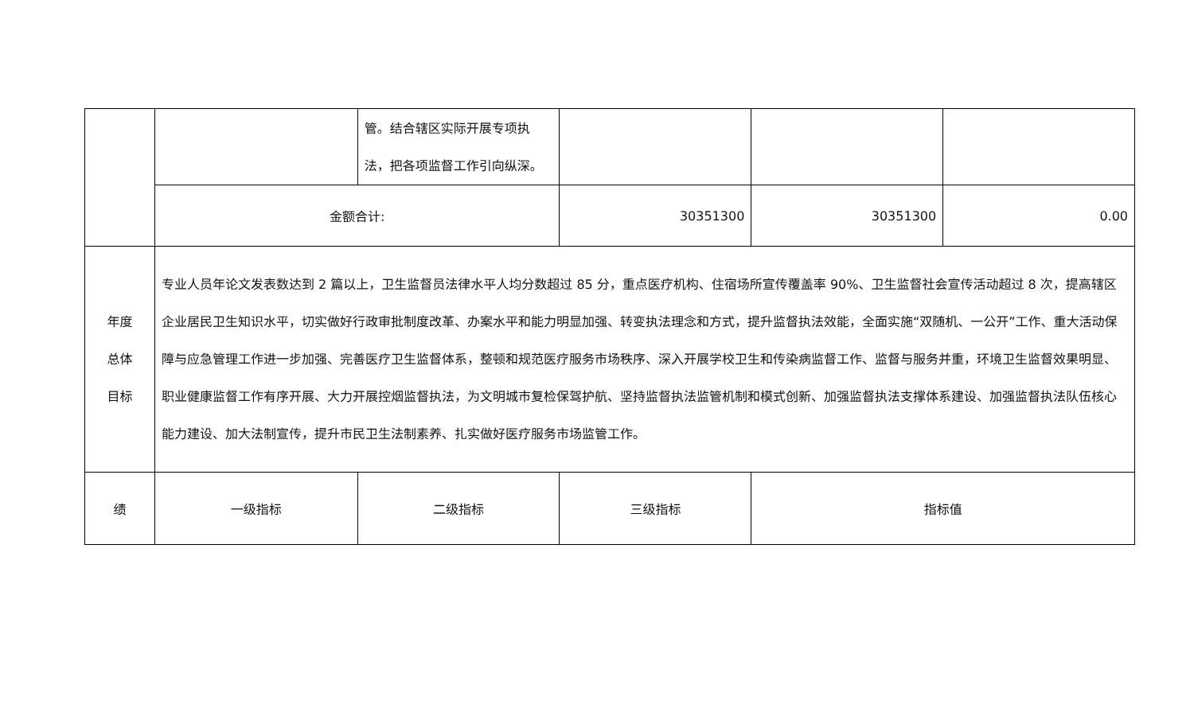| | | 管。结合辖区实际开展专项执法，把各项监督工作引向纵深。 | | | |
| | 金额合计: | | 30351300 | 30351300 | 0.00 |
| 年度 总体 目标 | 专业人员年论文发表数达到 2 篇以上，卫生监督员法律水平人均分数超过 85 分，重点医疗机构、住宿场所宣传覆盖率 90%、卫生监督社会宣传活动超过 8 次，提高辖区企业居民卫生知识水平，切实做好行政审批制度改革、办案水平和能力明显加强、转变执法理念和方式，提升监督执法效能，全面实施“双随机、一公开”工作、重大活动保障与应急管理工作进一步加强、完善医疗卫生监督体系，整顿和规范医疗服务市场秩序、深入开展学校卫生和传染病监督工作、监督与服务并重，环境卫生监督效果明显、职业健康监督工作有序开展、大力开展控烟监督执法，为文明城市复检保驾护航、坚持监督执法监管机制和模式创新、加强监督执法支撑体系建设、加强监督执法队伍核心能力建设、加大法制宣传，提升市民卫生法制素养、扎实做好医疗服务市场监管工作。 | | | | |
| 绩 | 一级指标 | 二级指标 | 三级指标 | 指标值 | |